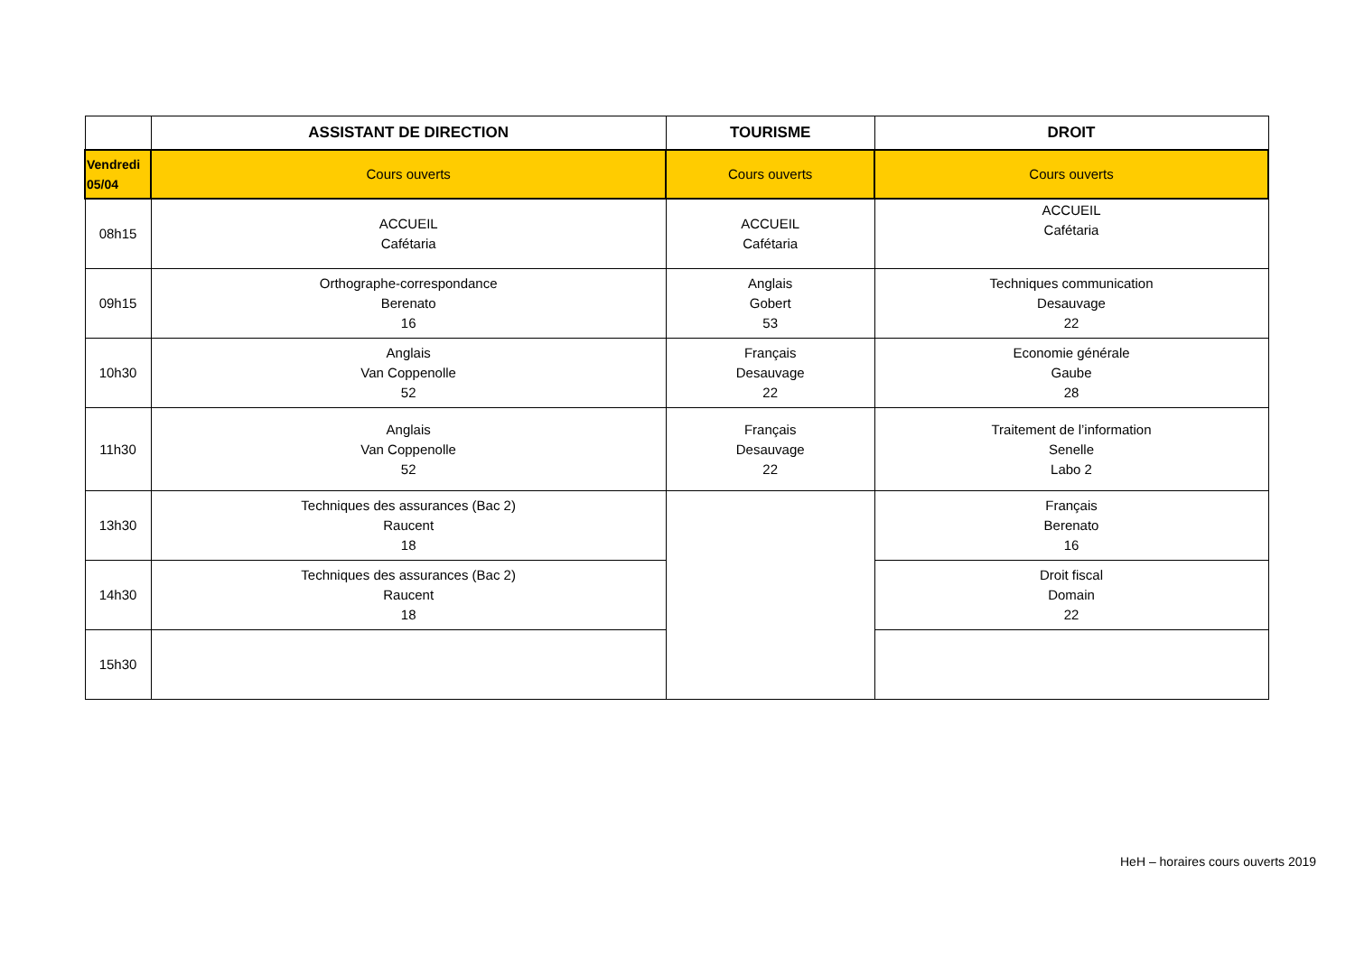| | ASSISTANT DE DIRECTION | TOURISME | DROIT |
| --- | --- | --- | --- |
| Vendredi 05/04 | Cours ouverts | Cours ouverts | Cours ouverts |
| 08h15 | ACCUEIL Cafétaria | ACCUEIL Cafétaria | ACCUEIL Cafétaria |
| 09h15 | Orthographe-correspondance Berenato 16 | Anglais Gobert 53 | Techniques communication Desauvage 22 |
| 10h30 | Anglais Van Coppenolle 52 | Français Desauvage 22 | Economie générale Gaube 28 |
| 11h30 | Anglais Van Coppenolle 52 | Français Desauvage 22 | Traitement de l’information Senelle Labo 2 |
| 13h30 | Techniques des assurances (Bac 2) Raucent 18 | | Français Berenato 16 |
| 14h30 | Techniques des assurances (Bac 2) Raucent 18 | | Droit fiscal Domain 22 |
| 15h30 | | | |
HeH – horaires cours ouverts 2019